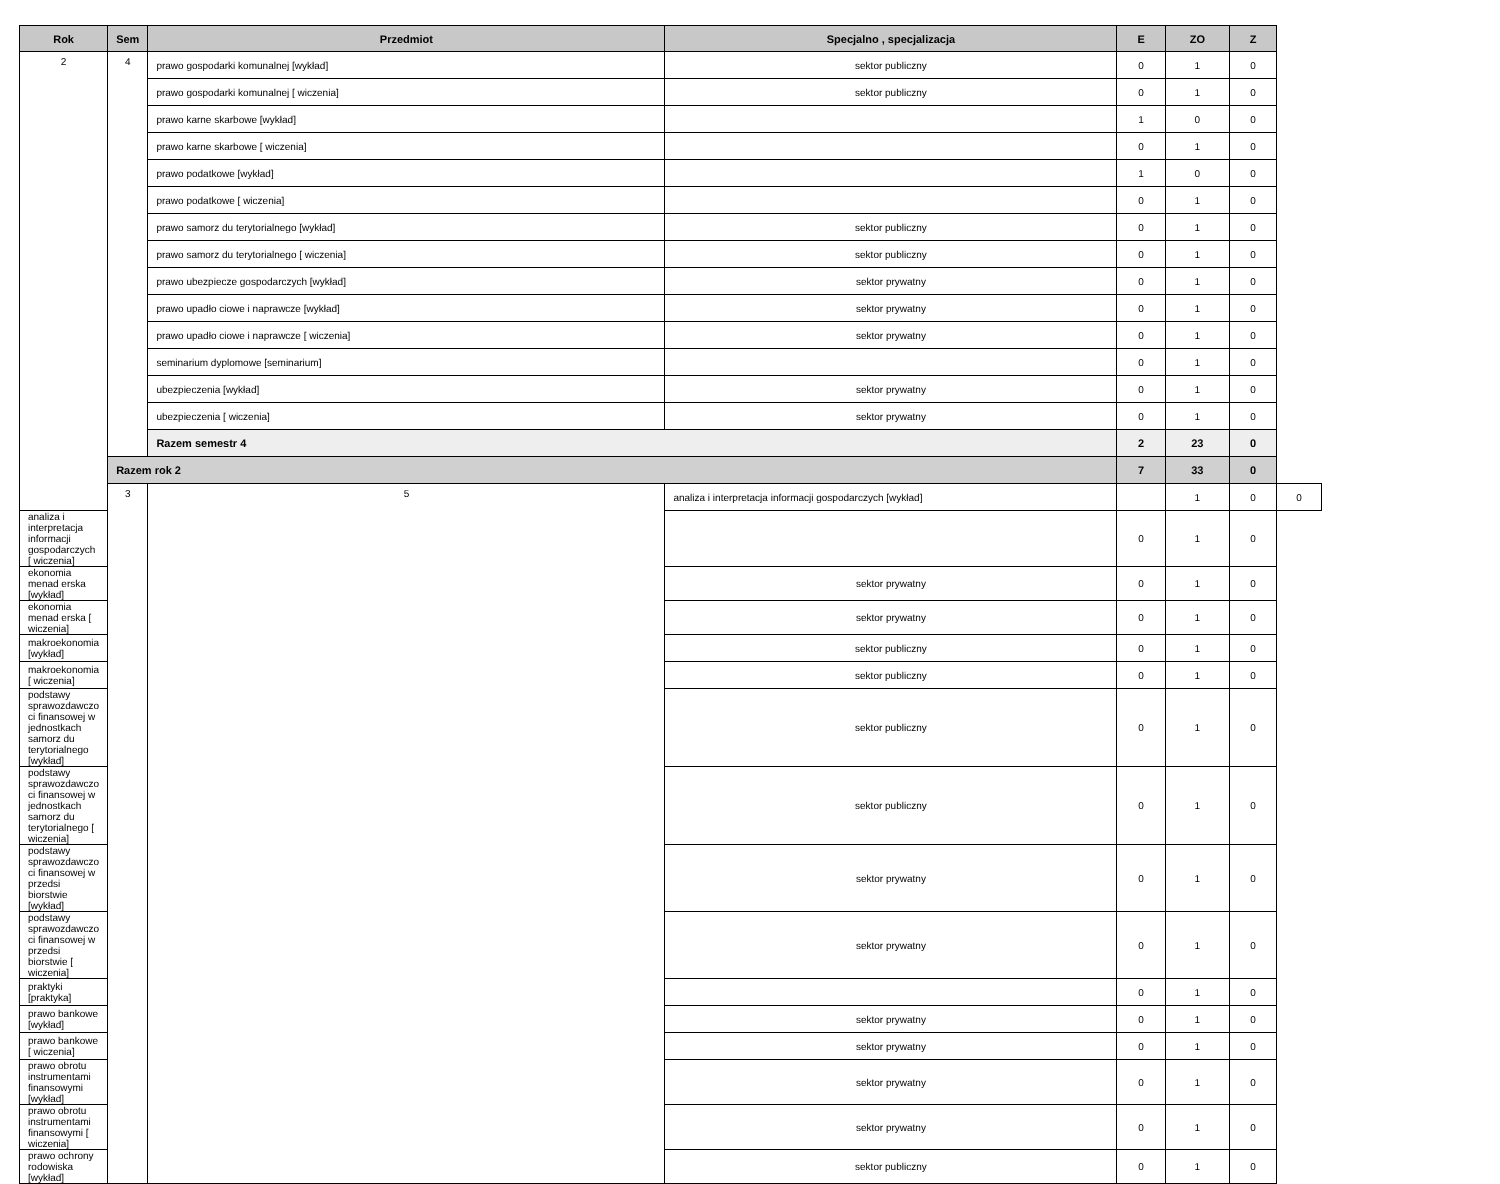| Rok | Sem | Przedmiot | Specjalno , specjalizacja | E | ZO | Z | |
| --- | --- | --- | --- | --- | --- | --- | --- |
| 2 | 4 | prawo gospodarki komunalnej [wykład] | sektor publiczny | 0 | 1 | 0 | |
| | | prawo gospodarki komunalnej [ wiczenia] | sektor publiczny | 0 | 1 | 0 | |
| | | prawo karne skarbowe [wykład] | | 1 | 0 | 0 | |
| | | prawo karne skarbowe [ wiczenia] | | 0 | 1 | 0 | |
| | | prawo podatkowe [wykład] | | 1 | 0 | 0 | |
| | | prawo podatkowe [ wiczenia] | | 0 | 1 | 0 | |
| | | prawo samorz du terytorialnego [wykład] | sektor publiczny | 0 | 1 | 0 | |
| | | prawo samorz du terytorialnego [ wiczenia] | sektor publiczny | 0 | 1 | 0 | |
| | | prawo ubezpiecze gospodarczych [wykład] | sektor prywatny | 0 | 1 | 0 | |
| | | prawo upadło ciowe i naprawcze [wykład] | sektor prywatny | 0 | 1 | 0 | |
| | | prawo upadło ciowe i naprawcze [ wiczenia] | sektor prywatny | 0 | 1 | 0 | |
| | | seminarium dyplomowe [seminarium] | | 0 | 1 | 0 | |
| | | ubezpieczenia [wykład] | sektor prywatny | 0 | 1 | 0 | |
| | | ubezpieczenia [ wiczenia] | sektor prywatny | 0 | 1 | 0 | |
| | | Razem semestr 4 | | 2 | 23 | 0 | |
| | Razem rok 2 | | | 7 | 33 | 0 | |
| | 3 | 5 | analiza i interpretacja informacji gospodarczych [wykład] | | 1 | 0 | 0 |
| analiza i interpretacja informacji gospodarczych [ wiczenia] | | | | 0 | 1 | 0 | |
| ekonomia menad erska [wykład] | | | sektor prywatny | 0 | 1 | 0 | |
| ekonomia menad erska [ wiczenia] | | | sektor prywatny | 0 | 1 | 0 | |
| makroekonomia [wykład] | | | sektor publiczny | 0 | 1 | 0 | |
| makroekonomia [ wiczenia] | | | sektor publiczny | 0 | 1 | 0 | |
| podstawy sprawozdawczo ci finansowej w jednostkach samorz du terytorialnego [wykład] | | | sektor publiczny | 0 | 1 | 0 | |
| podstawy sprawozdawczo ci finansowej w jednostkach samorz du terytorialnego [ wiczenia] | | | sektor publiczny | 0 | 1 | 0 | |
| podstawy sprawozdawczo ci finansowej w przedsi biorstwie [wykład] | | | sektor prywatny | 0 | 1 | 0 | |
| podstawy sprawozdawczo ci finansowej w przedsi biorstwie [ wiczenia] | | | sektor prywatny | 0 | 1 | 0 | |
| praktyki [praktyka] | | | | 0 | 1 | 0 | |
| prawo bankowe [wykład] | | | sektor prywatny | 0 | 1 | 0 | |
| prawo bankowe [ wiczenia] | | | sektor prywatny | 0 | 1 | 0 | |
| prawo obrotu instrumentami finansowymi [wykład] | | | sektor prywatny | 0 | 1 | 0 | |
| prawo obrotu instrumentami finansowymi [ wiczenia] | | | sektor prywatny | 0 | 1 | 0 | |
| prawo ochrony rodowiska [wykład] | | | sektor publiczny | 0 | 1 | 0 | |